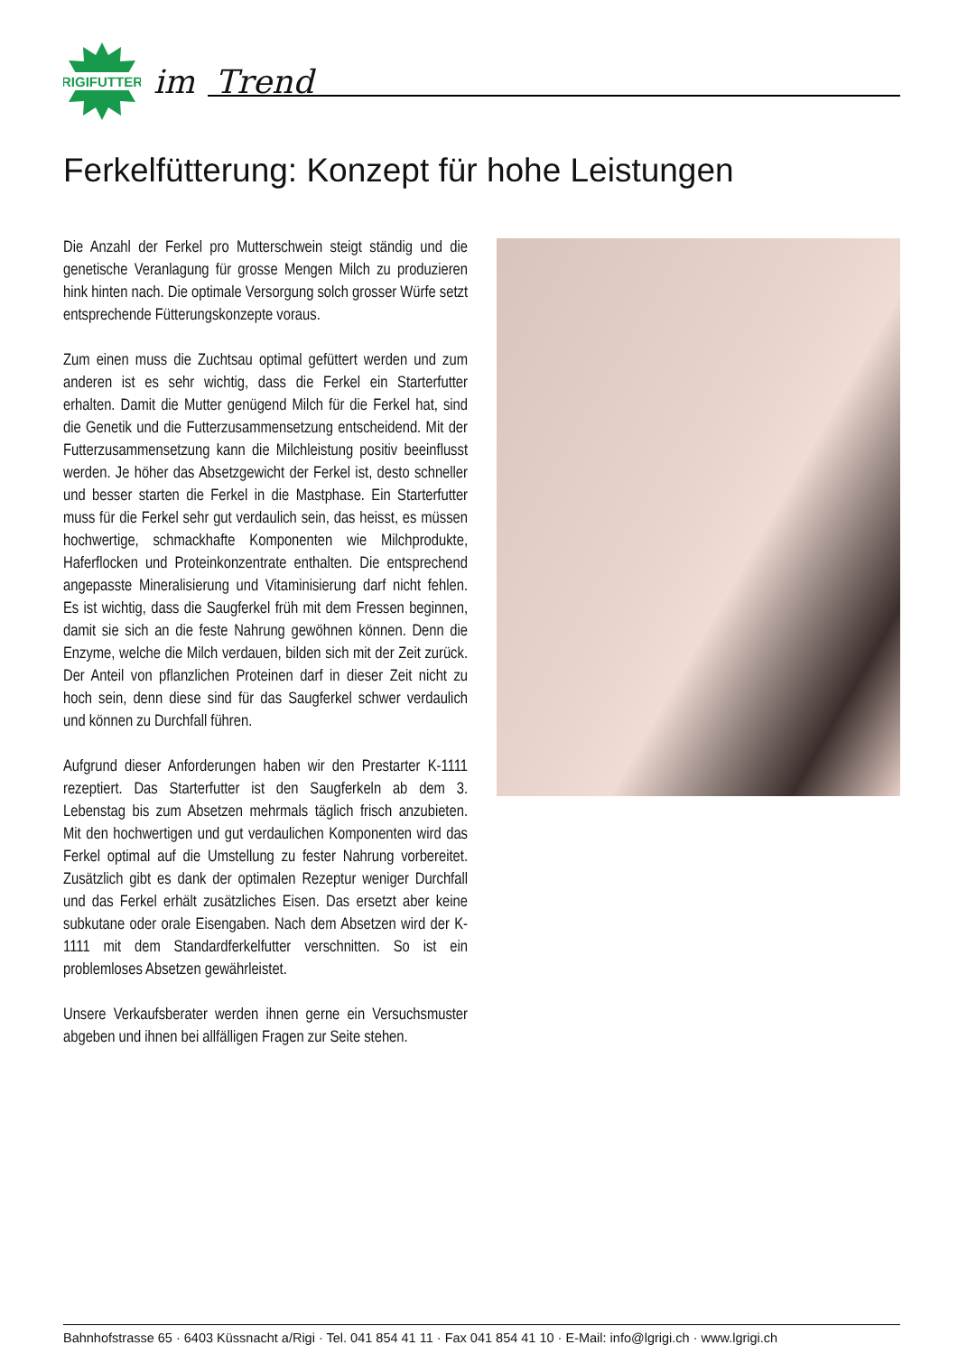RIGIFUTTER
im Trend
Ferkelfütterung: Konzept für hohe Leistungen
Die Anzahl der Ferkel pro Mutterschwein steigt ständig und die genetische Veranlagung für grosse Mengen Milch zu produzieren hink hinten nach. Die optimale Versorgung solch grosser Würfe setzt entsprechende Fütterungskonzepte voraus.
Zum einen muss die Zuchtsau optimal gefüttert werden und zum anderen ist es sehr wichtig, dass die Ferkel ein Starterfutter erhalten. Damit die Mutter genügend Milch für die Ferkel hat, sind die Genetik und die Futterzusammensetzung entscheidend. Mit der Futterzusammensetzung kann die Milchleistung positiv beeinflusst werden. Je höher das Absetzgewicht der Ferkel ist, desto schneller und besser starten die Ferkel in die Mastphase. Ein Starterfutter muss für die Ferkel sehr gut verdaulich sein, das heisst, es müssen hochwertige, schmackhafte Komponenten wie Milchprodukte, Haferflocken und Proteinkonzentrate enthalten. Die entsprechend angepasste Mineralisierung und Vitaminisierung darf nicht fehlen. Es ist wichtig, dass die Saugferkel früh mit dem Fressen beginnen, damit sie sich an die feste Nahrung gewöhnen können. Denn die Enzyme, welche die Milch verdauen, bilden sich mit der Zeit zurück. Der Anteil von pflanzlichen Proteinen darf in dieser Zeit nicht zu hoch sein, denn diese sind für das Saugferkel schwer verdaulich und können zu Durchfall führen.
Aufgrund dieser Anforderungen haben wir den Prestarter K-1111 rezeptiert. Das Starterfutter ist den Saugferkeln ab dem 3. Lebenstag bis zum Absetzen mehrmals täglich frisch anzubieten. Mit den hochwertigen und gut verdaulichen Komponenten wird das Ferkel optimal auf die Umstellung zu fester Nahrung vorbereitet. Zusätzlich gibt es dank der optimalen Rezeptur weniger Durchfall und das Ferkel erhält zusätzliches Eisen. Das ersetzt aber keine subkutane oder orale Eisengaben. Nach dem Absetzen wird der K-1111 mit dem Standardferkelfutter verschnitten. So ist ein problemloses Absetzen gewährleistet.
Unsere Verkaufsberater werden ihnen gerne ein Versuchsmuster abgeben und ihnen bei allfälligen Fragen zur Seite stehen.
Bahnhofstrasse 65 · 6403 Küssnacht a/Rigi · Tel. 041 854 41 11 · Fax 041 854 41 10 · E-Mail: info@lgrigi.ch · www.lgrigi.ch